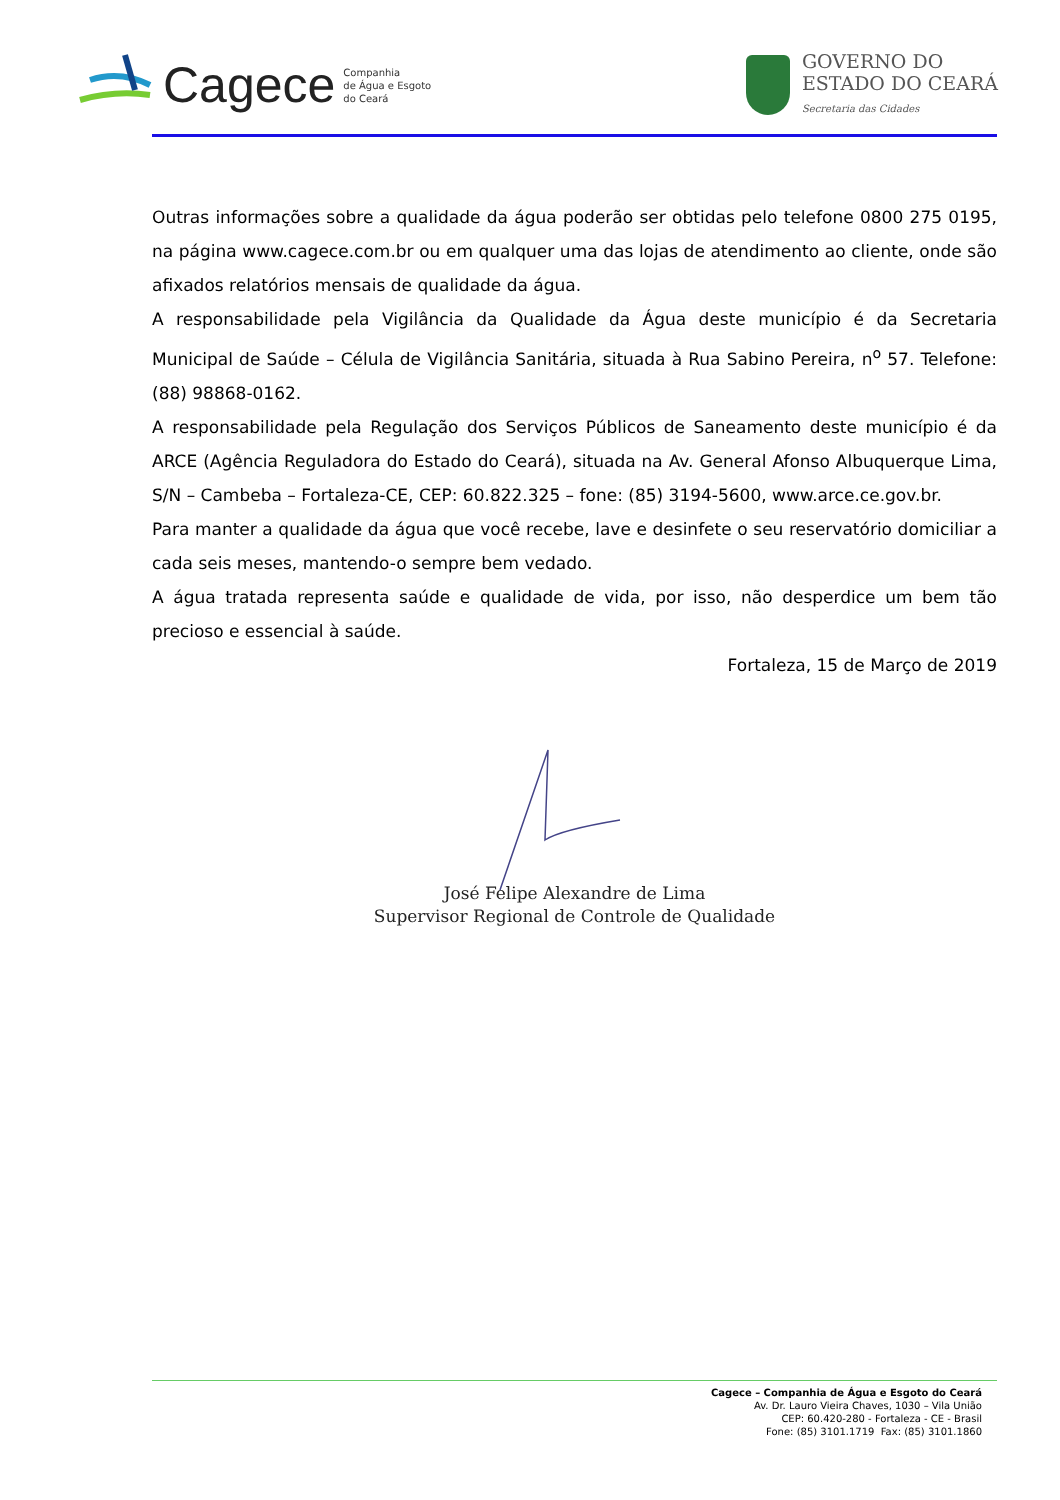Cagece Companhia
de Água e Esgoto
do Ceará
GOVERNO DO
ESTADO DO CEARÁ
Secretaria das Cidades
Outras informações sobre a qualidade da água poderão ser obtidas pelo telefone 0800 275 0195, na página www.cagece.com.br ou em qualquer uma das lojas de atendimento ao cliente, onde são afixados relatórios mensais de qualidade da água.
A responsabilidade pela Vigilância da Qualidade da Água deste município é da Secretaria Municipal de Saúde – Célula de Vigilância Sanitária, situada à Rua Sabino Pereira, n<sup>o</sup> 57. Telefone: (88) 98868-0162.
A responsabilidade pela Regulação dos Serviços Públicos de Saneamento deste município é da ARCE (Agência Reguladora do Estado do Ceará), situada na Av. General Afonso Albuquerque Lima, S/N – Cambeba – Fortaleza-CE, CEP: 60.822.325 – fone: (85) 3194-5600, www.arce.ce.gov.br.
Para manter a qualidade da água que você recebe, lave e desinfete o seu reservatório domiciliar a cada seis meses, mantendo-o sempre bem vedado.
A água tratada representa saúde e qualidade de vida, por isso, não desperdice um bem tão precioso e essencial à saúde.
Fortaleza, 15 de Março de 2019
José Felipe Alexandre de Lima
Supervisor Regional de Controle de Qualidade
Cagece – Companhia de Água e Esgoto do Ceará
Av. Dr. Lauro Vieira Chaves, 1030 – Vila União
CEP: 60.420-280 - Fortaleza - CE - Brasil
Fone: (85) 3101.1719 Fax: (85) 3101.1860